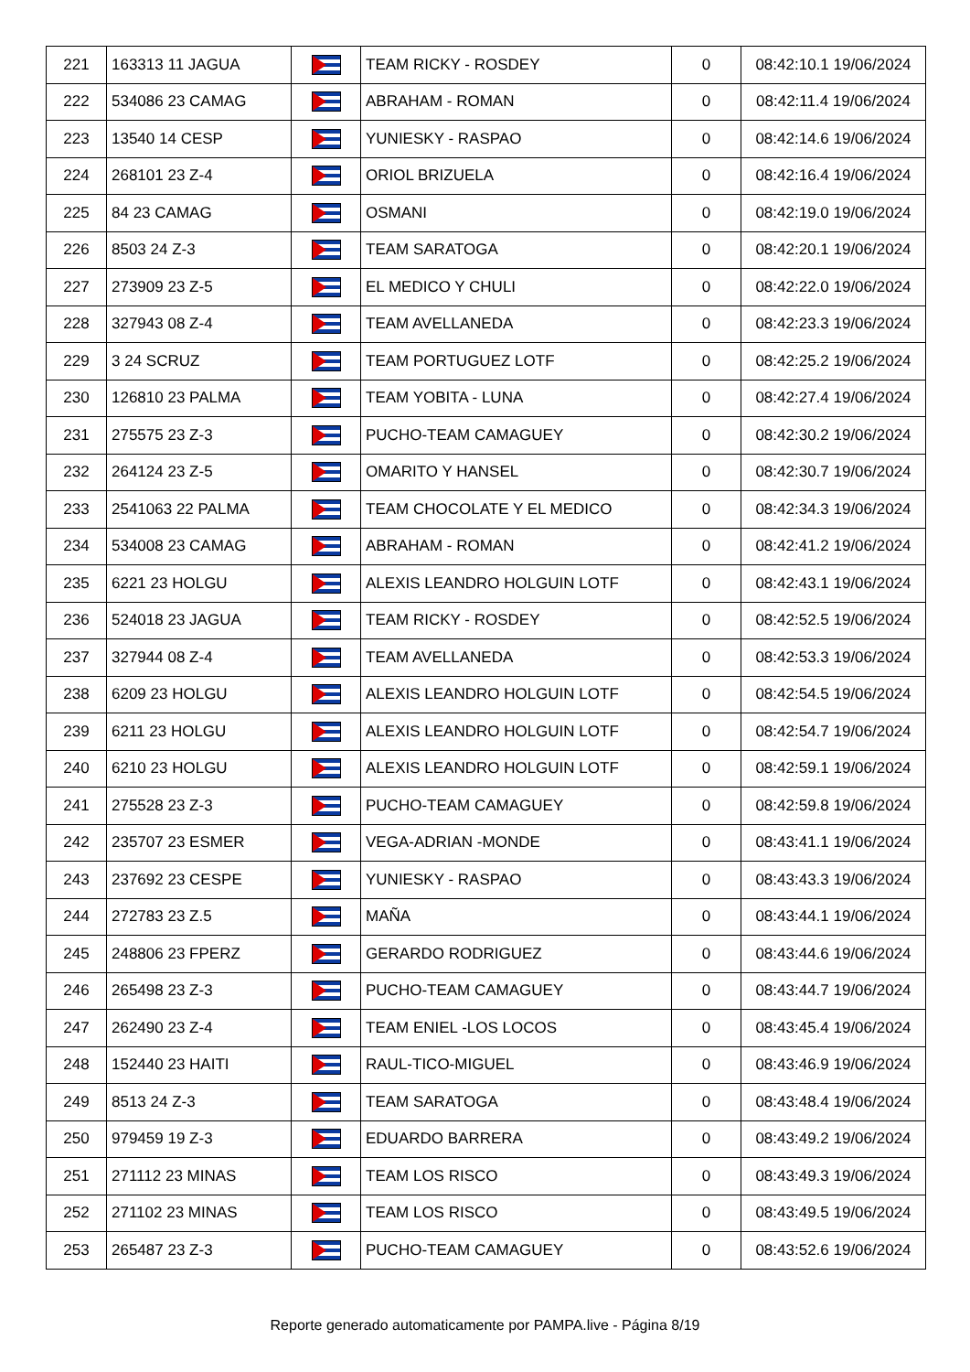| 221 | 163313 11 JAGUA | | TEAM RICKY - ROSDEY | 0 | 08:42:10.1 19/06/2024 |
| 222 | 534086 23 CAMAG | | ABRAHAM - ROMAN | 0 | 08:42:11.4 19/06/2024 |
| 223 | 13540 14 CESP | | YUNIESKY - RASPAO | 0 | 08:42:14.6 19/06/2024 |
| 224 | 268101 23 Z-4 | | ORIOL BRIZUELA | 0 | 08:42:16.4 19/06/2024 |
| 225 | 84 23 CAMAG | | OSMANI | 0 | 08:42:19.0 19/06/2024 |
| 226 | 8503 24 Z-3 | | TEAM SARATOGA | 0 | 08:42:20.1 19/06/2024 |
| 227 | 273909 23 Z-5 | | EL MEDICO Y CHULI | 0 | 08:42:22.0 19/06/2024 |
| 228 | 327943 08 Z-4 | | TEAM AVELLANEDA | 0 | 08:42:23.3 19/06/2024 |
| 229 | 3 24 SCRUZ | | TEAM PORTUGUEZ LOTF | 0 | 08:42:25.2 19/06/2024 |
| 230 | 126810 23 PALMA | | TEAM YOBITA - LUNA | 0 | 08:42:27.4 19/06/2024 |
| 231 | 275575 23 Z-3 | | PUCHO-TEAM CAMAGUEY | 0 | 08:42:30.2 19/06/2024 |
| 232 | 264124 23 Z-5 | | OMARITO Y HANSEL | 0 | 08:42:30.7 19/06/2024 |
| 233 | 2541063 22 PALMA | | TEAM CHOCOLATE Y EL MEDICO | 0 | 08:42:34.3 19/06/2024 |
| 234 | 534008 23 CAMAG | | ABRAHAM - ROMAN | 0 | 08:42:41.2 19/06/2024 |
| 235 | 6221 23 HOLGU | | ALEXIS LEANDRO HOLGUIN LOTF | 0 | 08:42:43.1 19/06/2024 |
| 236 | 524018 23 JAGUA | | TEAM RICKY - ROSDEY | 0 | 08:42:52.5 19/06/2024 |
| 237 | 327944 08 Z-4 | | TEAM AVELLANEDA | 0 | 08:42:53.3 19/06/2024 |
| 238 | 6209 23 HOLGU | | ALEXIS LEANDRO HOLGUIN LOTF | 0 | 08:42:54.5 19/06/2024 |
| 239 | 6211 23 HOLGU | | ALEXIS LEANDRO HOLGUIN LOTF | 0 | 08:42:54.7 19/06/2024 |
| 240 | 6210 23 HOLGU | | ALEXIS LEANDRO HOLGUIN LOTF | 0 | 08:42:59.1 19/06/2024 |
| 241 | 275528 23 Z-3 | | PUCHO-TEAM CAMAGUEY | 0 | 08:42:59.8 19/06/2024 |
| 242 | 235707 23 ESMER | | VEGA-ADRIAN -MONDE | 0 | 08:43:41.1 19/06/2024 |
| 243 | 237692 23 CESPE | | YUNIESKY - RASPAO | 0 | 08:43:43.3 19/06/2024 |
| 244 | 272783 23 Z.5 | | MAÑA | 0 | 08:43:44.1 19/06/2024 |
| 245 | 248806 23 FPERZ | | GERARDO RODRIGUEZ | 0 | 08:43:44.6 19/06/2024 |
| 246 | 265498 23 Z-3 | | PUCHO-TEAM CAMAGUEY | 0 | 08:43:44.7 19/06/2024 |
| 247 | 262490 23 Z-4 | | TEAM ENIEL -LOS LOCOS | 0 | 08:43:45.4 19/06/2024 |
| 248 | 152440 23 HAITI | | RAUL-TICO-MIGUEL | 0 | 08:43:46.9 19/06/2024 |
| 249 | 8513 24 Z-3 | | TEAM SARATOGA | 0 | 08:43:48.4 19/06/2024 |
| 250 | 979459 19 Z-3 | | EDUARDO BARRERA | 0 | 08:43:49.2 19/06/2024 |
| 251 | 271112 23 MINAS | | TEAM LOS RISCO | 0 | 08:43:49.3 19/06/2024 |
| 252 | 271102 23 MINAS | | TEAM LOS RISCO | 0 | 08:43:49.5 19/06/2024 |
| 253 | 265487 23 Z-3 | | PUCHO-TEAM CAMAGUEY | 0 | 08:43:52.6 19/06/2024 |
Reporte generado automaticamente por PAMPA.live - Página 8/19